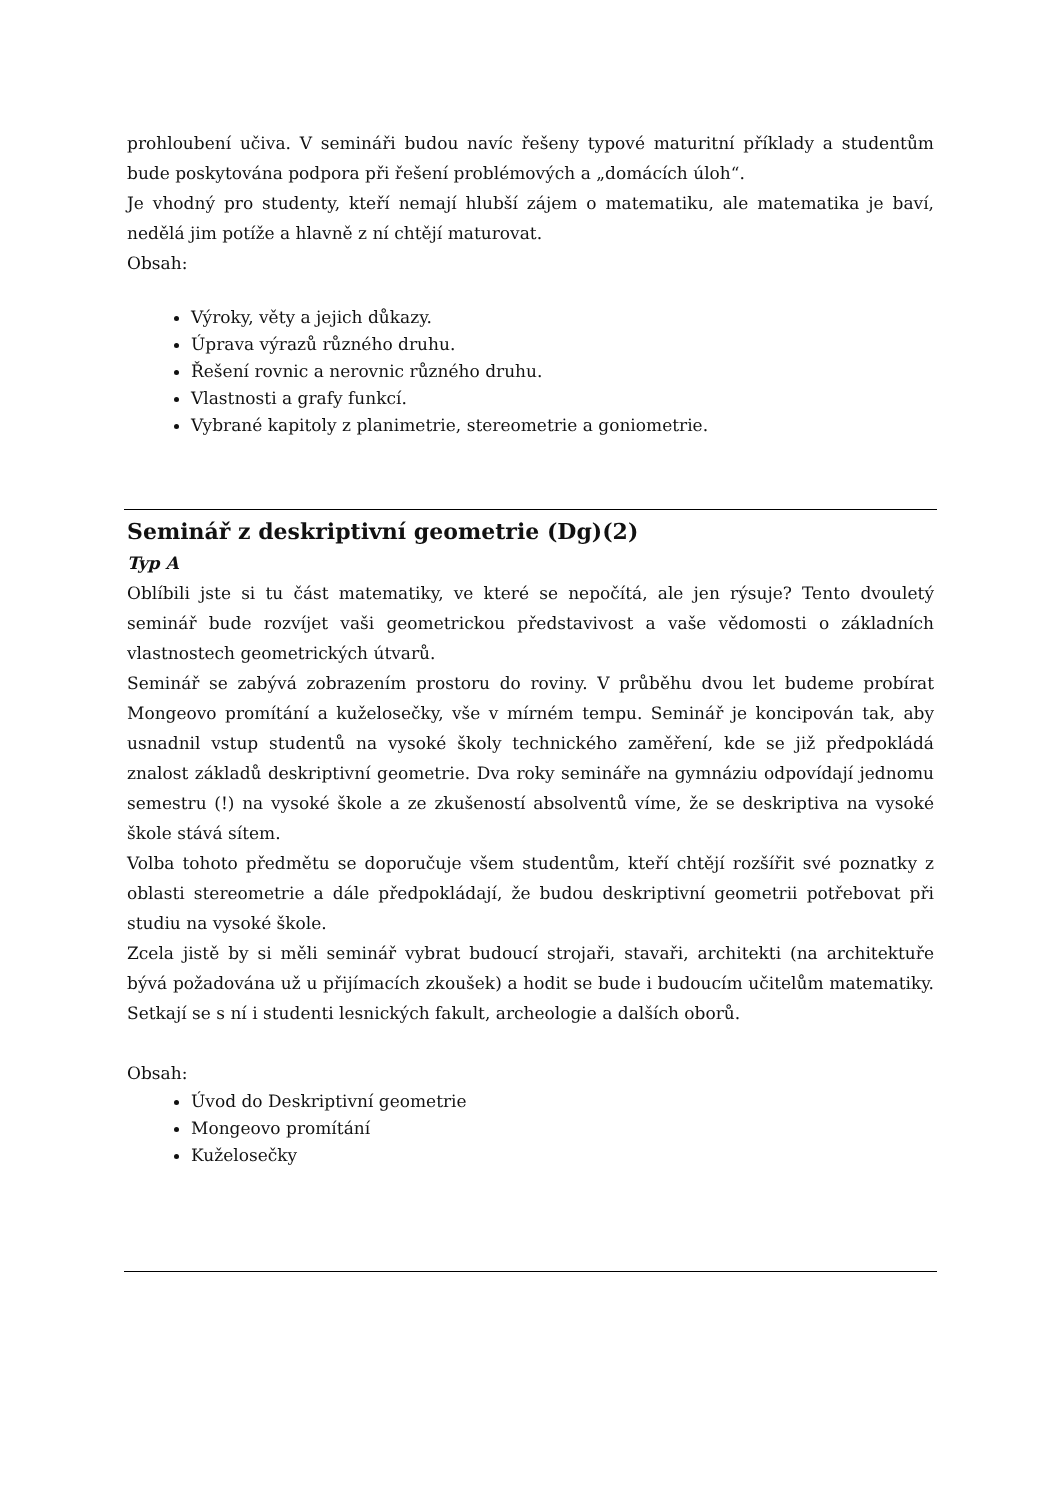prohloubení učiva. V semináři budou navíc řešeny typové maturitní příklady a studentům bude poskytována podpora při řešení problémových a „domácích úloh“.
Je vhodný pro studenty, kteří nemají hlubší zájem o matematiku, ale matematika je baví, nedělá jim potíže a hlavně z ní chtějí maturovat.
Obsah:
Výroky, věty a jejich důkazy.
Úprava výrazů různého druhu.
Řešení rovnic a nerovnic různého druhu.
Vlastnosti a grafy funkcí.
Vybrané kapitoly z planimetrie, stereometrie a goniometrie.
Seminář z deskriptivní geometrie (Dg)(2)
Typ A
Oblíbili jste si tu část matematiky, ve které se nepočítá, ale jen rýsuje? Tento dvouletý seminář bude rozvíjet vaši geometrickou představivost a vaše vědomosti o základních vlastnostech geometrických útvarů.
Seminář se zabývá zobrazením prostoru do roviny. V průběhu dvou let budeme probírat Mongeovo promítání a kuželosečky, vše v mírném tempu. Seminář je koncipován tak, aby usnadnil vstup studentů na vysoké školy technického zaměření, kde se již předpokládá znalost základů deskriptivní geometrie. Dva roky semináře na gymnáziu odpovídají jednomu semestru (!) na vysoké škole a ze zkušeností absolventů víme, že se deskriptiva na vysoké škole stává sítem.
Volba tohoto předmětu se doporučuje všem studentům, kteří chtějí rozšířit své poznatky z oblasti stereometrie a dále předpokládají, že budou deskriptivní geometrii potřebovat při studiu na vysoké škole.
Zcela jistě by si měli seminář vybrat budoucí strojaři, stavaři, architekti (na architektuře bývá požadována už u přijímacích zkoušek) a hodit se bude i budoucím učitelům matematiky. Setkají se s ní i studenti lesnických fakult, archeologie a dalších oborů.
Obsah:
Úvod do Deskriptivní geometrie
Mongeovo promítání
Kuželosečky